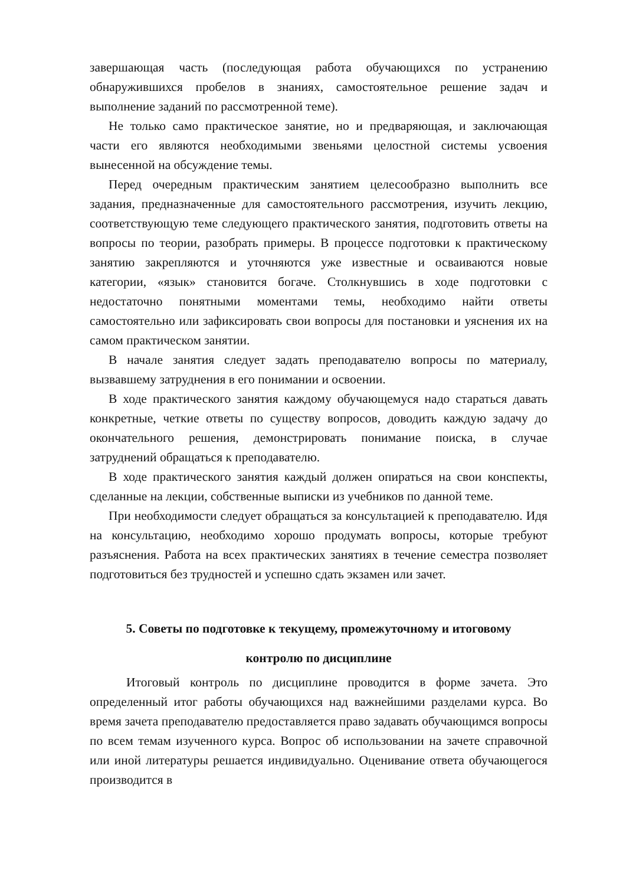завершающая часть (последующая работа обучающихся по устранению обнаружившихся пробелов в знаниях, самостоятельное решение задач и выполнение заданий по рассмотренной теме).
Не только само практическое занятие, но и предваряющая, и заключающая части его являются необходимыми звеньями целостной системы усвоения вынесенной на обсуждение темы.
Перед очередным практическим занятием целесообразно выполнить все задания, предназначенные для самостоятельного рассмотрения, изучить лекцию, соответствующую теме следующего практического занятия, подготовить ответы на вопросы по теории, разобрать примеры. В процессе подготовки к практическому занятию закрепляются и уточняются уже известные и осваиваются новые категории, «язык» становится богаче. Столкнувшись в ходе подготовки с недостаточно понятными моментами темы, необходимо найти ответы самостоятельно или зафиксировать свои вопросы для постановки и уяснения их на самом практическом занятии.
В начале занятия следует задать преподавателю вопросы по материалу, вызвавшему затруднения в его понимании и освоении.
В ходе практического занятия каждому обучающемуся надо стараться давать конкретные, четкие ответы по существу вопросов, доводить каждую задачу до окончательного решения, демонстрировать понимание поиска, в случае затруднений обращаться к преподавателю.
В ходе практического занятия каждый должен опираться на свои конспекты, сделанные на лекции, собственные выписки из учебников по данной теме.
При необходимости следует обращаться за консультацией к преподавателю. Идя на консультацию, необходимо хорошо продумать вопросы, которые требуют разъяснения. Работа на всех практических занятиях в течение семестра позволяет подготовиться без трудностей и успешно сдать экзамен или зачет.
5. Советы по подготовке к текущему, промежуточному и итоговому
контролю по дисциплине
Итоговый контроль по дисциплине проводится в форме зачета. Это определенный итог работы обучающихся над важнейшими разделами курса. Во время зачета преподавателю предоставляется право задавать обучающимся вопросы по всем темам изученного курса. Вопрос об использовании на зачете справочной или иной литературы решается индивидуально. Оценивание ответа обучающегося производится в